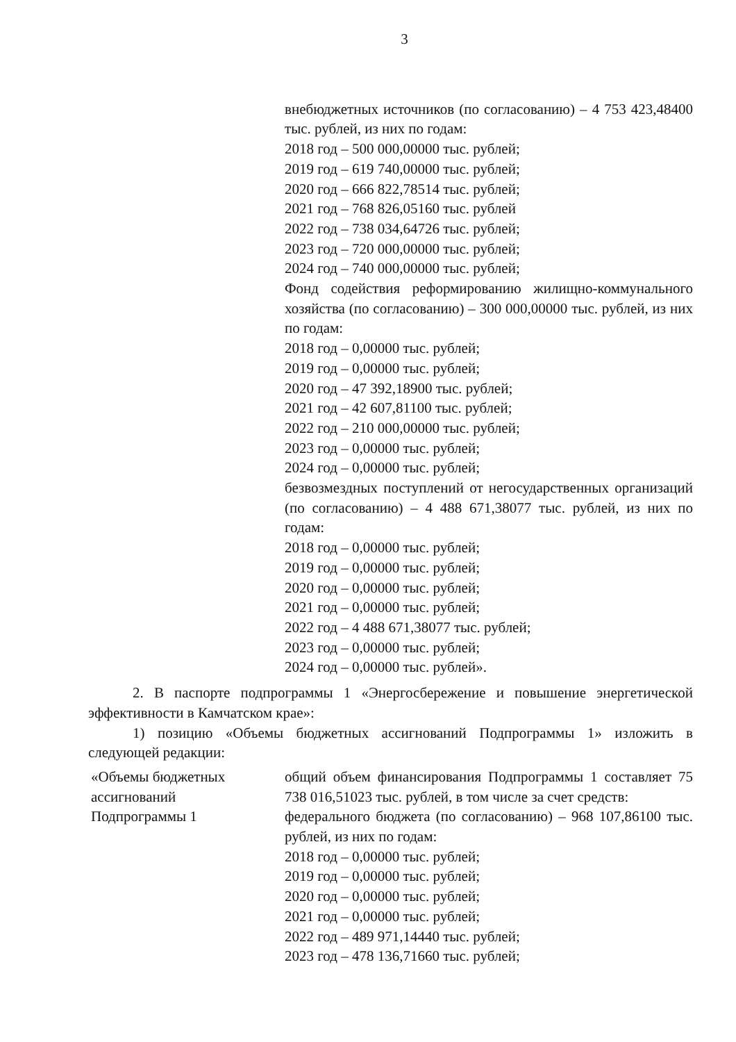3
внебюджетных источников (по согласованию) – 4 753 423,48400 тыс. рублей, из них по годам:
2018 год – 500 000,00000 тыс. рублей;
2019 год – 619 740,00000 тыс. рублей;
2020 год – 666 822,78514 тыс. рублей;
2021 год – 768 826,05160 тыс. рублей
2022 год – 738 034,64726 тыс. рублей;
2023 год – 720 000,00000 тыс. рублей;
2024 год – 740 000,00000 тыс. рублей;
Фонд содействия реформированию жилищно-коммунального хозяйства (по согласованию) – 300 000,00000 тыс. рублей, из них по годам:
2018 год – 0,00000 тыс. рублей;
2019 год – 0,00000 тыс. рублей;
2020 год – 47 392,18900 тыс. рублей;
2021 год – 42 607,81100 тыс. рублей;
2022 год – 210 000,00000 тыс. рублей;
2023 год – 0,00000 тыс. рублей;
2024 год – 0,00000 тыс. рублей;
безвозмездных поступлений от негосударственных организаций (по согласованию) – 4 488 671,38077 тыс. рублей, из них по годам:
2018 год – 0,00000 тыс. рублей;
2019 год – 0,00000 тыс. рублей;
2020 год – 0,00000 тыс. рублей;
2021 год – 0,00000 тыс. рублей;
2022 год – 4 488 671,38077 тыс. рублей;
2023 год – 0,00000 тыс. рублей;
2024 год – 0,00000 тыс. рублей».
2. В паспорте подпрограммы 1 «Энергосбережение и повышение энергетической эффективности в Камчатском крае»:
1) позицию «Объемы бюджетных ассигнований Подпрограммы 1» изложить в следующей редакции:
«Объемы бюджетных
ассигнований
Подпрограммы 1
общий объем финансирования Подпрограммы 1 составляет 75 738 016,51023 тыс. рублей, в том числе за счет средств:
федерального бюджета (по согласованию) – 968 107,86100 тыс. рублей, из них по годам:
2018 год – 0,00000 тыс. рублей;
2019 год – 0,00000 тыс. рублей;
2020 год – 0,00000 тыс. рублей;
2021 год – 0,00000 тыс. рублей;
2022 год – 489 971,14440 тыс. рублей;
2023 год – 478 136,71660 тыс. рублей;